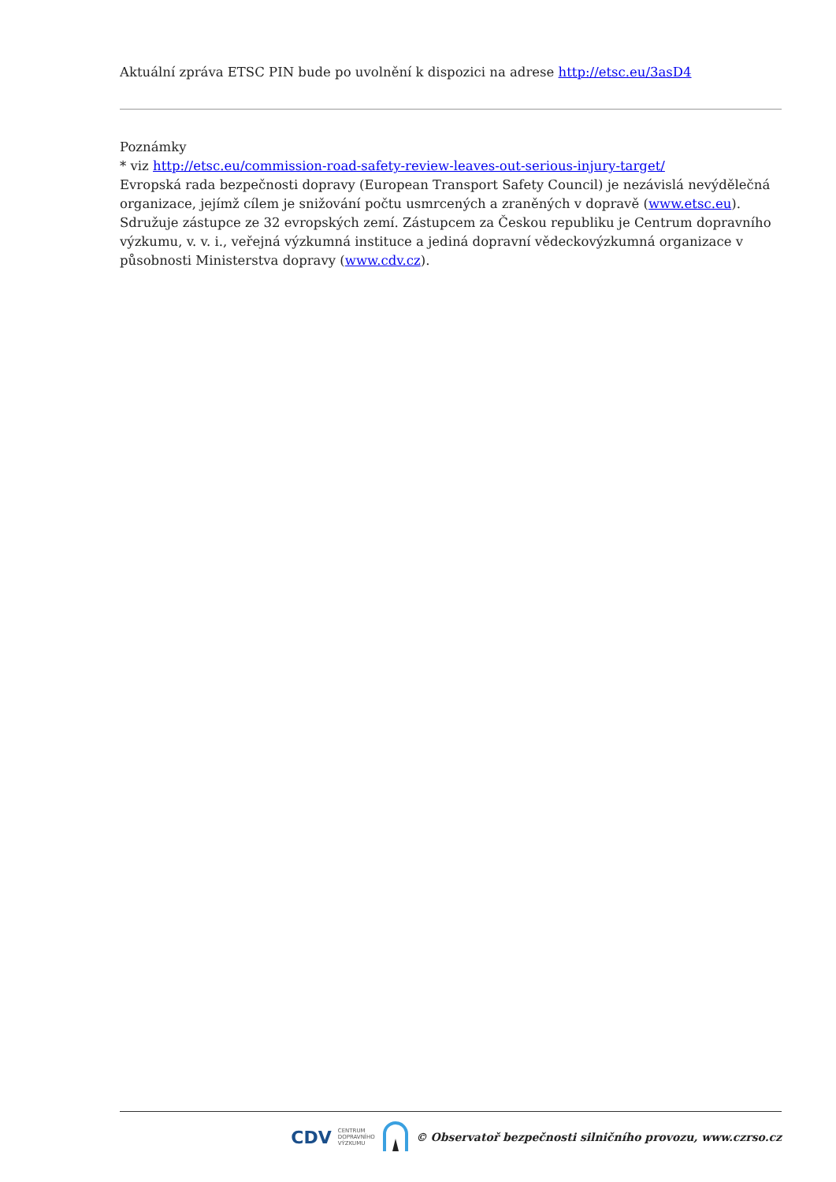Aktuální zpráva ETSC PIN bude po uvolnění k dispozici na adrese http://etsc.eu/3asD4
Poznámky
* viz http://etsc.eu/commission-road-safety-review-leaves-out-serious-injury-target/
Evropská rada bezpečnosti dopravy (European Transport Safety Council) je nezávislá nevýdělečná organizace, jejímž cílem je snižování počtu usmrcených a zraněných v dopravě (www.etsc.eu). Sdružuje zástupce ze 32 evropských zemí. Zástupcem za Českou republiku je Centrum dopravního výzkumu, v. v. i., veřejná výzkumná instituce a jediná dopravní vědeckovýzkumná organizace v působnosti Ministerstva dopravy (www.cdv.cz).
CDV CENTRUM
DOPRAVNÍHO
VÝZKUMU © Observatoř bezpečnosti silničního provozu, www.czrso.cz